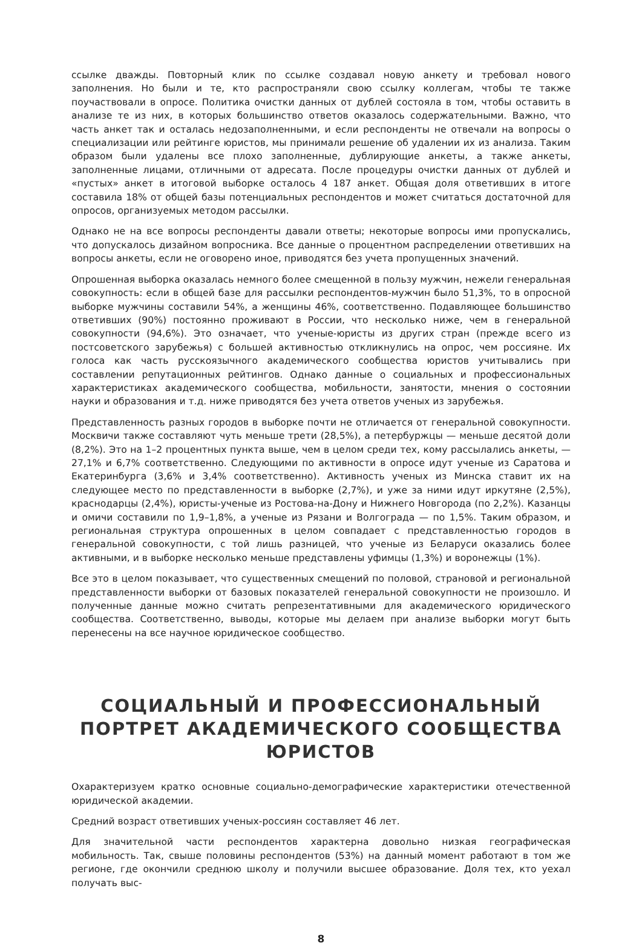ссылке дважды. Повторный клик по ссылке создавал новую анкету и требовал нового заполнения. Но были и те, кто распространяли свою ссылку коллегам, чтобы те также поучаствовали в опросе. Политика очистки данных от дублей состояла в том, чтобы оставить в анализе те из них, в которых большинство ответов оказалось содержательными. Важно, что часть анкет так и осталась недозаполненными, и если респонденты не отвечали на вопросы о специализации или рейтинге юристов, мы принимали решение об удалении их из анализа. Таким образом были удалены все плохо заполненные, дублирующие анкеты, а также анкеты, заполненные лицами, отличными от адресата. После процедуры очистки данных от дублей и «пустых» анкет в итоговой выборке осталось 4 187 анкет. Общая доля ответивших в итоге составила 18% от общей базы потенциальных респондентов и может считаться достаточной для опросов, организуемых методом рассылки.
Однако не на все вопросы респонденты давали ответы; некоторые вопросы ими пропускались, что допускалось дизайном вопросника. Все данные о процентном распределении ответивших на вопросы анкеты, если не оговорено иное, приводятся без учета пропущенных значений.
Опрошенная выборка оказалась немного более смещенной в пользу мужчин, нежели генеральная совокупность: если в общей базе для рассылки респондентов-мужчин было 51,3%, то в опросной выборке мужчины составили 54%, а женщины 46%, соответственно. Подавляющее большинство ответивших (90%) постоянно проживают в России, что несколько ниже, чем в генеральной совокупности (94,6%). Это означает, что ученые-юристы из других стран (прежде всего из постсоветского зарубежья) с большей активностью откликнулись на опрос, чем россияне. Их голоса как часть русскоязычного академического сообщества юристов учитывались при составлении репутационных рейтингов. Однако данные о социальных и профессиональных характеристиках академического сообщества, мобильности, занятости, мнения о состоянии науки и образования и т.д. ниже приводятся без учета ответов ученых из зарубежья.
Представленность разных городов в выборке почти не отличается от генеральной совокупности. Москвичи также составляют чуть меньше трети (28,5%), а петербуржцы — меньше десятой доли (8,2%). Это на 1–2 процентных пункта выше, чем в целом среди тех, кому рассылались анкеты, — 27,1% и 6,7% соответственно. Следующими по активности в опросе идут ученые из Саратова и Екатеринбурга (3,6% и 3,4% соответственно). Активность ученых из Минска ставит их на следующее место по представленности в выборке (2,7%), и уже за ними идут иркутяне (2,5%), краснодарцы (2,4%), юристы-ученые из Ростова-на-Дону и Нижнего Новгорода (по 2,2%). Казанцы и омичи составили по 1,9–1,8%, а ученые из Рязани и Волгограда — по 1,5%. Таким образом, и региональная структура опрошенных в целом совпадает с представленностью городов в генеральной совокупности, с той лишь разницей, что ученые из Беларуси оказались более активными, и в выборке несколько меньше представлены уфимцы (1,3%) и воронежцы (1%).
Все это в целом показывает, что существенных смещений по половой, страновой и региональной представленности выборки от базовых показателей генеральной совокупности не произошло. И полученные данные можно считать репрезентативными для академического юридического сообщества. Соответственно, выводы, которые мы делаем при анализе выборки могут быть перенесены на все научное юридическое сообщество.
СОЦИАЛЬНЫЙ И ПРОФЕССИОНАЛЬНЫЙ ПОРТРЕТ АКАДЕМИЧЕСКОГО СООБЩЕСТВА ЮРИСТОВ
Охарактеризуем кратко основные социально-демографические характеристики отечественной юридической академии.
Средний возраст ответивших ученых-россиян составляет 46 лет.
Для значительной части респондентов характерна довольно низкая географическая мобильность. Так, свыше половины респондентов (53%) на данный момент работают в том же регионе, где окончили среднюю школу и получили высшее образование. Доля тех, кто уехал получать выс-
8